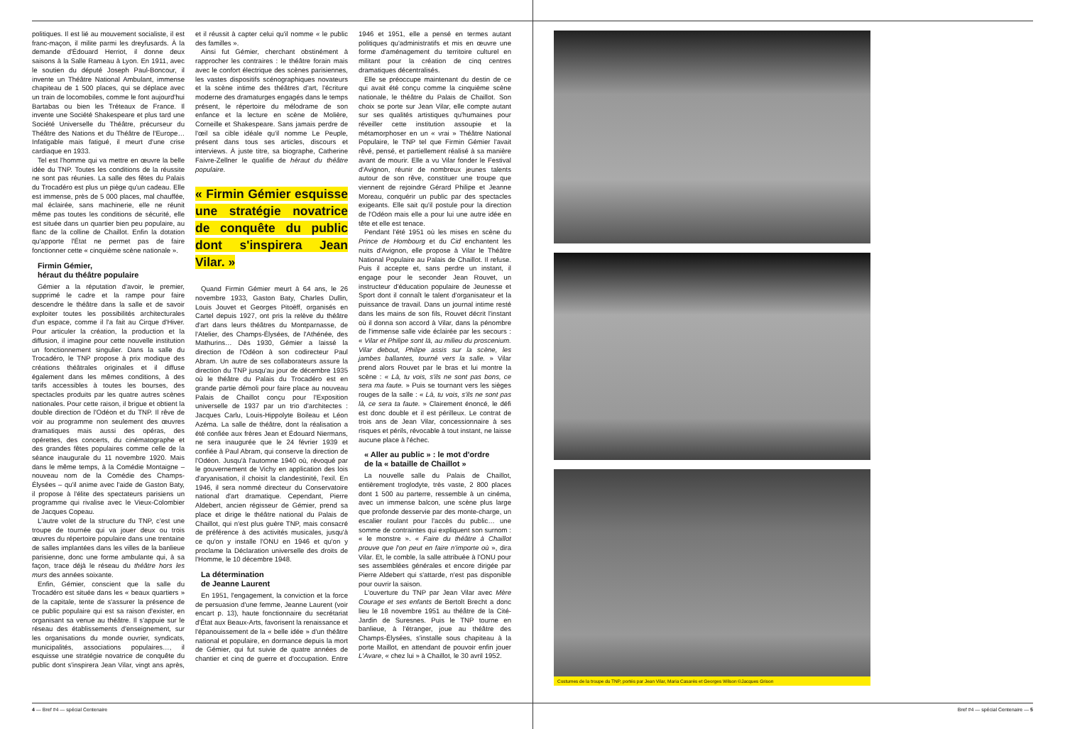politiques. Il est lié au mouvement socialiste, il est franc-maçon, il milite parmi les dreyfusards. À la demande d'Édouard Herriot, il donne deux saisons à la Salle Rameau à Lyon. En 1911, avec le soutien du député Joseph Paul-Boncour, il invente un Théâtre National Ambulant, immense chapiteau de 1 500 places, qui se déplace avec un train de locomobiles, comme le font aujourd'hui Bartabas ou bien les Tréteaux de France. Il invente une Société Shakespeare et plus tard une Société Universelle du Théâtre, précurseur du Théâtre des Nations et du Théâtre de l'Europe… Infatigable mais fatigué, il meurt d'une crise cardiaque en 1933.
Tel est l'homme qui va mettre en œuvre la belle idée du TNP. Toutes les conditions de la réussite ne sont pas réunies. La salle des fêtes du Palais du Trocadéro est plus un piège qu'un cadeau. Elle est immense, près de 5 000 places, mal chauffée, mal éclairée, sans machinerie, elle ne réunit même pas toutes les conditions de sécurité, elle est située dans un quartier bien peu populaire, au flanc de la colline de Chaillot. Enfin la dotation qu'apporte l'État ne permet pas de faire fonctionner cette « cinquième scène nationale ».
Firmin Gémier,
héraut du théâtre populaire
Gémier a la réputation d'avoir, le premier, supprimé le cadre et la rampe pour faire descendre le théâtre dans la salle et de savoir exploiter toutes les possibilités architecturales d'un espace, comme il l'a fait au Cirque d'Hiver. Pour articuler la création, la production et la diffusion, il imagine pour cette nouvelle institution un fonctionnement singulier. Dans la salle du Trocadéro, le TNP propose à prix modique des créations théâtrales originales et il diffuse également dans les mêmes conditions, à des tarifs accessibles à toutes les bourses, des spectacles produits par les quatre autres scènes nationales. Pour cette raison, il brigue et obtient la double direction de l'Odéon et du TNP. Il rêve de voir au programme non seulement des œuvres dramatiques mais aussi des opéras, des opérettes, des concerts, du cinématographe et des grandes fêtes populaires comme celle de la séance inaugurale du 11 novembre 1920. Mais dans le même temps, à la Comédie Montaigne – nouveau nom de la Comédie des Champs-Élysées – qu'il anime avec l'aide de Gaston Baty, il propose à l'élite des spectateurs parisiens un programme qui rivalise avec le Vieux-Colombier de Jacques Copeau.
L'autre volet de la structure du TNP, c'est une troupe de tournée qui va jouer deux ou trois œuvres du répertoire populaire dans une trentaine de salles implantées dans les villes de la banlieue parisienne, donc une forme ambulante qui, à sa façon, trace déjà le réseau du théâtre hors les murs des années soixante.
Enfin, Gémier, conscient que la salle du Trocadéro est située dans les « beaux quartiers » de la capitale, tente de s'assurer la présence de ce public populaire qui est sa raison d'exister, en organisant sa venue au théâtre. Il s'appuie sur le réseau des établissements d'enseignement, sur les organisations du monde ouvrier, syndicats, municipalités, associations populaires…, il esquisse une stratégie novatrice de conquête du public dont s'inspirera Jean Vilar, vingt ans après, et il réussit à capter celui qu'il nomme « le public des familles ».
Ainsi fut Gémier, cherchant obstinément à rapprocher les contraires : le théâtre forain mais avec le confort électrique des scènes parisiennes, les vastes dispositifs scénographiques novateurs et la scène intime des théâtres d'art, l'écriture moderne des dramaturges engagés dans le temps présent, le répertoire du mélodrame de son enfance et la lecture en scène de Molière, Corneille et Shakespeare. Sans jamais perdre de l'œil sa cible idéale qu'il nomme Le Peuple, présent dans tous ses articles, discours et interviews. À juste titre, sa biographe, Catherine Faivre-Zellner le qualifie de héraut du théâtre populaire.
« Firmin Gémier esquisse une stratégie novatrice de conquête du public dont s'inspirera Jean Vilar. »
Quand Firmin Gémier meurt à 64 ans, le 26 novembre 1933, Gaston Baty, Charles Dullin, Louis Jouvet et Georges Pitoëff, organisés en Cartel depuis 1927, ont pris la relève du théâtre d'art dans leurs théâtres du Montparnasse, de l'Atelier, des Champs-Élysées, de l'Athénée, des Mathurins… Dès 1930, Gémier a laissé la direction de l'Odéon à son codirecteur Paul Abram. Un autre de ses collaborateurs assure la direction du TNP jusqu'au jour de décembre 1935 où le théâtre du Palais du Trocadéro est en grande partie démoli pour faire place au nouveau Palais de Chaillot conçu pour l'Exposition universelle de 1937 par un trio d'architectes : Jacques Carlu, Louis-Hippolyte Boileau et Léon Azéma. La salle de théâtre, dont la réalisation a été confiée aux frères Jean et Édouard Niermans, ne sera inaugurée que le 24 février 1939 et confiée à Paul Abram, qui conserve la direction de l'Odéon. Jusqu'à l'automne 1940 où, révoqué par le gouvernement de Vichy en application des lois d'aryanisation, il choisit la clandestinité, l'exil. En 1946, il sera nommé directeur du Conservatoire national d'art dramatique. Cependant, Pierre Aldebert, ancien régisseur de Gémier, prend sa place et dirige le théâtre national du Palais de Chaillot, qui n'est plus guère TNP, mais consacré de préférence à des activités musicales, jusqu'à ce qu'on y installe l'ONU en 1946 et qu'on y proclame la Déclaration universelle des droits de l'Homme, le 10 décembre 1948.
La détermination
de Jeanne Laurent
En 1951, l'engagement, la conviction et la force de persuasion d'une femme, Jeanne Laurent (voir encart p. 13), haute fonctionnaire du secrétariat d'État aux Beaux-Arts, favorisent la renaissance et l'épanouissement de la « belle idée » d'un théâtre national et populaire, en dormance depuis la mort de Gémier, qui fut suivie de quatre années de chantier et cinq de guerre et d'occupation. Entre 1946 et 1951, elle a pensé en termes autant politiques qu'administratifs et mis en œuvre une forme d'aménagement du territoire culturel en militant pour la création de cinq centres dramatiques décentralisés.
Elle se préoccupe maintenant du destin de ce qui avait été conçu comme la cinquième scène nationale, le théâtre du Palais de Chaillot. Son choix se porte sur Jean Vilar, elle compte autant sur ses qualités artistiques qu'humaines pour réveiller cette institution assoupie et la métamorphoser en un « vrai » Théâtre National Populaire, le TNP tel que Firmin Gémier l'avait rêvé, pensé, et partiellement réalisé à sa manière avant de mourir. Elle a vu Vilar fonder le Festival d'Avignon, réunir de nombreux jeunes talents autour de son rêve, constituer une troupe que viennent de rejoindre Gérard Philipe et Jeanne Moreau, conquérir un public par des spectacles exigeants. Elle sait qu'il postule pour la direction de l'Odéon mais elle a pour lui une autre idée en tête et elle est tenace.
Pendant l'été 1951 où les mises en scène du Prince de Hombourg et du Cid enchantent les nuits d'Avignon, elle propose à Vilar le Théâtre National Populaire au Palais de Chaillot. Il refuse. Puis il accepte et, sans perdre un instant, il engage pour le seconder Jean Rouvet, un instructeur d'éducation populaire de Jeunesse et Sport dont il connaît le talent d'organisateur et la puissance de travail. Dans un journal intime resté dans les mains de son fils, Rouvet décrit l'instant où il donna son accord à Vilar, dans la pénombre de l'immense salle vide éclairée par les secours : « Vilar et Philipe sont là, au milieu du proscenium. Vilar debout, Philipe assis sur la scène, les jambes ballantes, tourné vers la salle. » Vilar prend alors Rouvet par le bras et lui montre la scène : « Là, tu vois, s'ils ne sont pas bons, ce sera ma faute. » Puis se tournant vers les sièges rouges de la salle : « Là, tu vois, s'ils ne sont pas là, ce sera ta faute. » Clairement énoncé, le défi est donc double et il est périlleux. Le contrat de trois ans de Jean Vilar, concessionnaire à ses risques et périls, révocable à tout instant, ne laisse aucune place à l'échec.
« Aller au public » : le mot d'ordre
de la « bataille de Chaillot »
La nouvelle salle du Palais de Chaillot, entièrement troglodyte, très vaste, 2 800 places dont 1 500 au parterre, ressemble à un cinéma, avec un immense balcon, une scène plus large que profonde desservie par des monte-charge, un escalier roulant pour l'accès du public… une somme de contraintes qui expliquent son surnom : « le monstre ». « Faire du théâtre à Chaillot prouve que l'on peut en faire n'importe où », dira Vilar. Et, le comble, la salle attribuée à l'ONU pour ses assemblées générales et encore dirigée par Pierre Aldebert qui s'attarde, n'est pas disponible pour ouvrir la saison.
L'ouverture du TNP par Jean Vilar avec Mère Courage et ses enfants de Bertolt Brecht a donc lieu le 18 novembre 1951 au théâtre de la Cité-Jardin de Suresnes. Puis le TNP tourne en banlieue, à l'étranger, joue au théâtre des Champs-Élysées, s'installe sous chapiteau à la porte Maillot, en attendant de pouvoir enfin jouer L'Avare, « chez lui » à Chaillot, le 30 avril 1952.
Costumes de la troupe du TNP, portés par Jean Vilar, Maria Casarès et Georges Wilson ©Jacques Grison
4 — Bref #4 — spécial Centenaire
Bref #4 — spécial Centenaire — 5